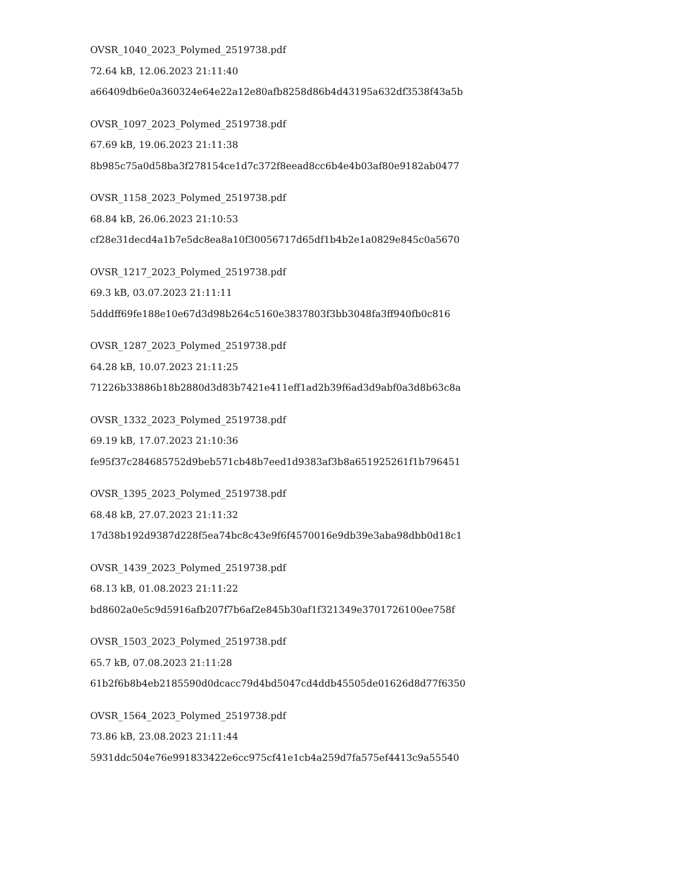OVSR_1040_2023_Polymed_2519738.pdf
72.64 kB, 12.06.2023 21:11:40
a66409db6e0a360324e64e22a12e80afb8258d86b4d43195a632df3538f43a5b
OVSR_1097_2023_Polymed_2519738.pdf
67.69 kB, 19.06.2023 21:11:38
8b985c75a0d58ba3f278154ce1d7c372f8eead8cc6b4e4b03af80e9182ab0477
OVSR_1158_2023_Polymed_2519738.pdf
68.84 kB, 26.06.2023 21:10:53
cf28e31decd4a1b7e5dc8ea8a10f30056717d65df1b4b2e1a0829e845c0a5670
OVSR_1217_2023_Polymed_2519738.pdf
69.3 kB, 03.07.2023 21:11:11
5dddff69fe188e10e67d3d98b264c5160e3837803f3bb3048fa3ff940fb0c816
OVSR_1287_2023_Polymed_2519738.pdf
64.28 kB, 10.07.2023 21:11:25
71226b33886b18b2880d3d83b7421e411eff1ad2b39f6ad3d9abf0a3d8b63c8a
OVSR_1332_2023_Polymed_2519738.pdf
69.19 kB, 17.07.2023 21:10:36
fe95f37c284685752d9beb571cb48b7eed1d9383af3b8a651925261f1b796451
OVSR_1395_2023_Polymed_2519738.pdf
68.48 kB, 27.07.2023 21:11:32
17d38b192d9387d228f5ea74bc8c43e9f6f4570016e9db39e3aba98dbb0d18c1
OVSR_1439_2023_Polymed_2519738.pdf
68.13 kB, 01.08.2023 21:11:22
bd8602a0e5c9d5916afb207f7b6af2e845b30af1f321349e3701726100ee758f
OVSR_1503_2023_Polymed_2519738.pdf
65.7 kB, 07.08.2023 21:11:28
61b2f6b8b4eb2185590d0dcacc79d4bd5047cd4ddb45505de01626d8d77f6350
OVSR_1564_2023_Polymed_2519738.pdf
73.86 kB, 23.08.2023 21:11:44
5931ddc504e76e991833422e6cc975cf41e1cb4a259d7fa575ef4413c9a55540